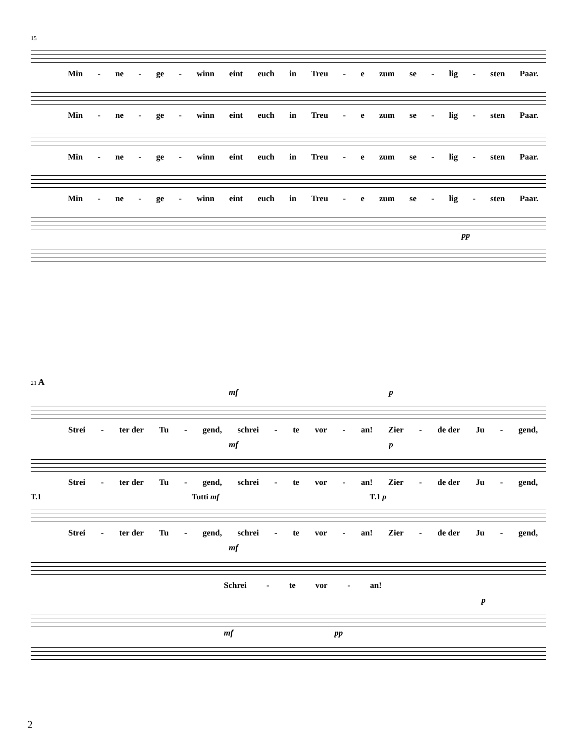15
Min - ne - ge - winn eint euch in Treu - e zum se - lig - sten Paar.
Min - ne - ge - winn eint euch in Treu - e zum se - lig - sten Paar.
Min - ne - ge - winn eint euch in Treu - e zum se - lig - sten Paar.
Min - ne - ge - winn eint euch in Treu - e zum se - lig - sten Paar.
pp
21 A
mf p
Strei - ter der Tu - gend, schrei - te vor - an! Zier - de der Ju - gend,
mf p
Strei - ter der Tu - gend, schrei - te vor - an! Zier - de der Ju - gend,
T.1 Tutti mf T.1 p
Strei - ter der Tu - gend, schrei - te vor - an! Zier - de der Ju - gend,
mf
Schrei - te vor - an!
p
mf pp
2